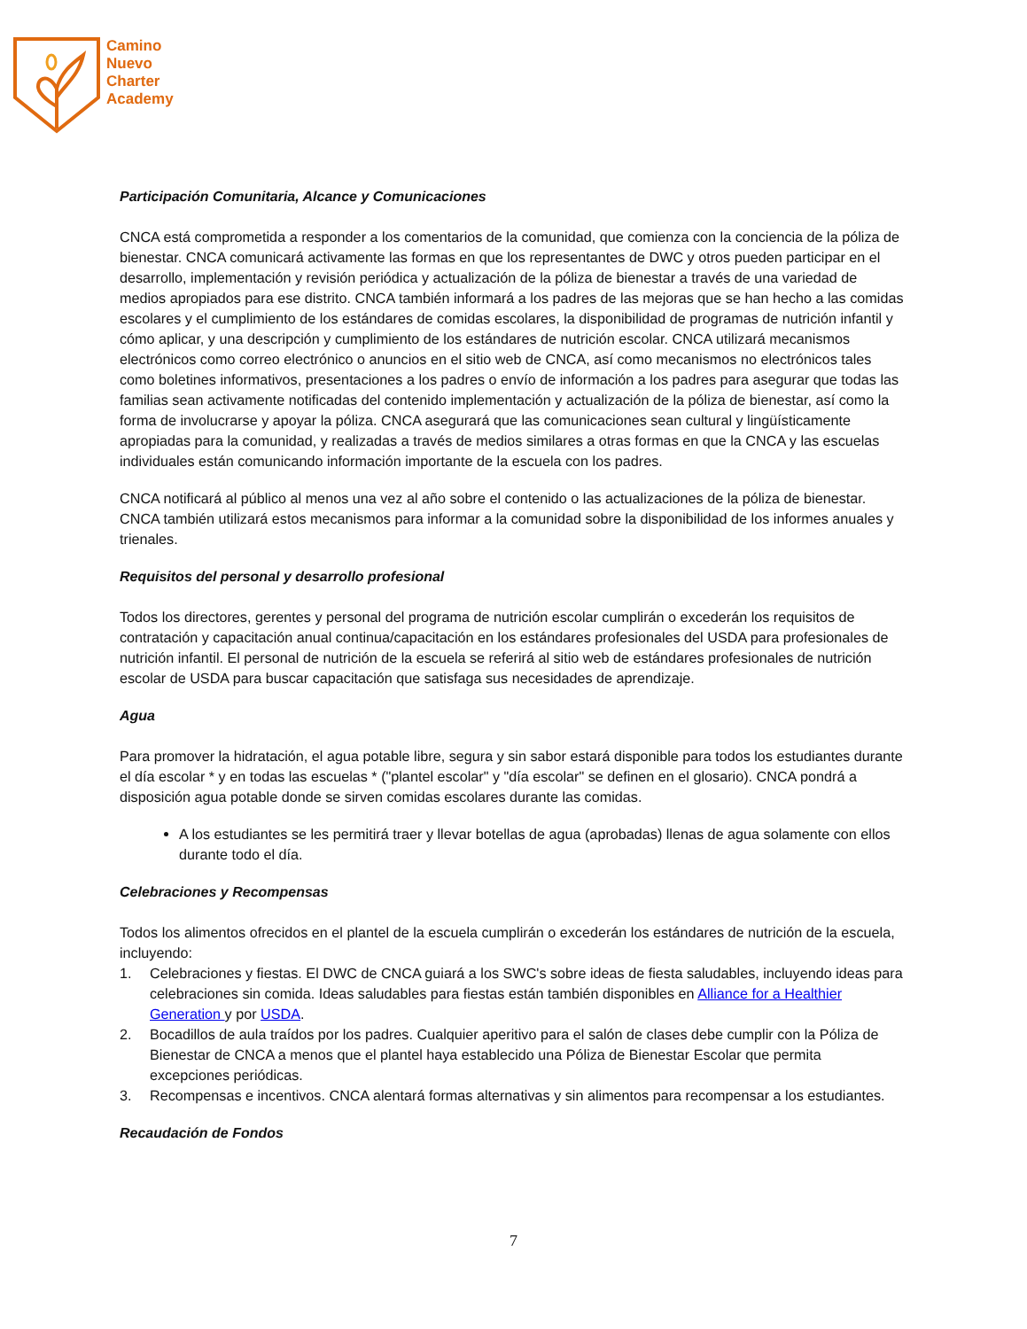Camino
Nuevo
Charter
Academy
Participación Comunitaria, Alcance y Comunicaciones
CNCA está comprometida a responder a los comentarios de la comunidad, que comienza con la conciencia de la póliza de bienestar. CNCA comunicará activamente las formas en que los representantes de DWC y otros pueden participar en el desarrollo, implementación y revisión periódica y actualización de la póliza de bienestar a través de una variedad de medios apropiados para ese distrito. CNCA también informará a los padres de las mejoras que se han hecho a las comidas escolares y el cumplimiento de los estándares de comidas escolares, la disponibilidad de programas de nutrición infantil y cómo aplicar, y una descripción y cumplimiento de los estándares de nutrición escolar. CNCA utilizará mecanismos electrónicos como correo electrónico o anuncios en el sitio web de CNCA, así como mecanismos no electrónicos tales como boletines informativos, presentaciones a los padres o envío de información a los padres para asegurar que todas las familias sean activamente notificadas del contenido implementación y actualización de la póliza de bienestar, así como la forma de involucrarse y apoyar la póliza. CNCA asegurará que las comunicaciones sean cultural y lingüísticamente apropiadas para la comunidad, y realizadas a través de medios similares a otras formas en que la CNCA y las escuelas individuales están comunicando información importante de la escuela con los padres.
CNCA notificará al público al menos una vez al año sobre el contenido o las actualizaciones de la póliza de bienestar. CNCA también utilizará estos mecanismos para informar a la comunidad sobre la disponibilidad de los informes anuales y trienales.
Requisitos del personal y desarrollo profesional
Todos los directores, gerentes y personal del programa de nutrición escolar cumplirán o excederán los requisitos de contratación y capacitación anual continua/capacitación en los estándares profesionales del USDA para profesionales de nutrición infantil. El personal de nutrición de la escuela se referirá al sitio web de estándares profesionales de nutrición escolar de USDA para buscar capacitación que satisfaga sus necesidades de aprendizaje.
Agua
Para promover la hidratación, el agua potable libre, segura y sin sabor estará disponible para todos los estudiantes durante el día escolar * y en todas las escuelas * ("plantel escolar" y "día escolar" se definen en el glosario). CNCA pondrá a disposición agua potable donde se sirven comidas escolares durante las comidas.
A los estudiantes se les permitirá traer y llevar botellas de agua (aprobadas) llenas de agua solamente con ellos durante todo el día.
Celebraciones y Recompensas
Todos los alimentos ofrecidos en el plantel de la escuela cumplirán o excederán los estándares de nutrición de la escuela, incluyendo:
1. Celebraciones y fiestas. El DWC de CNCA guiará a los SWC's sobre ideas de fiesta saludables, incluyendo ideas para celebraciones sin comida. Ideas saludables para fiestas están también disponibles en Alliance for a Healthier Generation y por USDA.
2. Bocadillos de aula traídos por los padres. Cualquier aperitivo para el salón de clases debe cumplir con la Póliza de Bienestar de CNCA a menos que el plantel haya establecido una Póliza de Bienestar Escolar que permita excepciones periódicas.
3. Recompensas e incentivos. CNCA alentará formas alternativas y sin alimentos para recompensar a los estudiantes.
Recaudación de Fondos
7